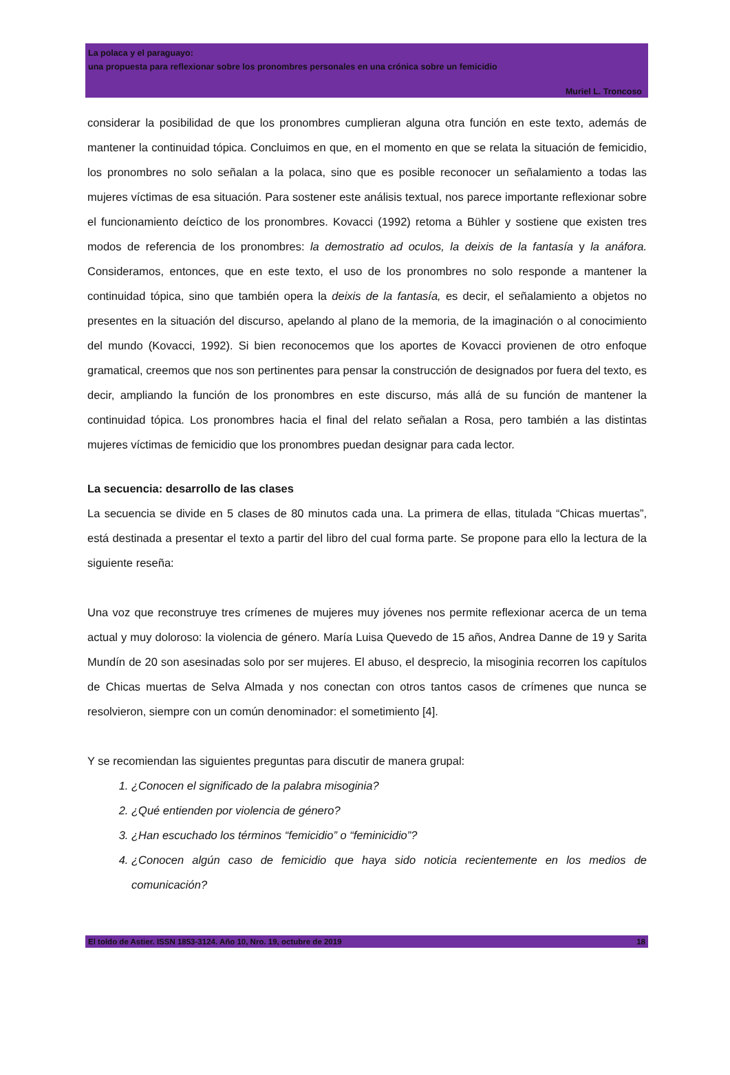La polaca y el paraguayo:
una propuesta para reflexionar sobre los pronombres personales en una crónica sobre un femicidio
Muriel L. Troncoso
considerar la posibilidad de que los pronombres cumplieran alguna otra función en este texto, además de mantener la continuidad tópica. Concluimos en que, en el momento en que se relata la situación de femicidio, los pronombres no solo señalan a la polaca, sino que es posible reconocer un señalamiento a todas las mujeres víctimas de esa situación. Para sostener este análisis textual, nos parece importante reflexionar sobre el funcionamiento deíctico de los pronombres. Kovacci (1992) retoma a Bühler y sostiene que existen tres modos de referencia de los pronombres: la demostratio ad oculos, la deixis de la fantasía y la anáfora. Consideramos, entonces, que en este texto, el uso de los pronombres no solo responde a mantener la continuidad tópica, sino que también opera la deixis de la fantasía, es decir, el señalamiento a objetos no presentes en la situación del discurso, apelando al plano de la memoria, de la imaginación o al conocimiento del mundo (Kovacci, 1992). Si bien reconocemos que los aportes de Kovacci provienen de otro enfoque gramatical, creemos que nos son pertinentes para pensar la construcción de designados por fuera del texto, es decir, ampliando la función de los pronombres en este discurso, más allá de su función de mantener la continuidad tópica. Los pronombres hacia el final del relato señalan a Rosa, pero también a las distintas mujeres víctimas de femicidio que los pronombres puedan designar para cada lector.
La secuencia: desarrollo de las clases
La secuencia se divide en 5 clases de 80 minutos cada una. La primera de ellas, titulada “Chicas muertas”, está destinada a presentar el texto a partir del libro del cual forma parte. Se propone para ello la lectura de la siguiente reseña:
Una voz que reconstruye tres crímenes de mujeres muy jóvenes nos permite reflexionar acerca de un tema actual y muy doloroso: la violencia de género. María Luisa Quevedo de 15 años, Andrea Danne de 19 y Sarita Mundín de 20 son asesinadas solo por ser mujeres. El abuso, el desprecio, la misoginia recorren los capítulos de Chicas muertas de Selva Almada y nos conectan con otros tantos casos de crímenes que nunca se resolvieron, siempre con un común denominador: el sometimiento [4].
Y se recomiendan las siguientes preguntas para discutir de manera grupal:
1. ¿Conocen el significado de la palabra misoginia?
2. ¿Qué entienden por violencia de género?
3. ¿Han escuchado los términos “femicidio” o “feminicidio”?
4. ¿Conocen algún caso de femicidio que haya sido noticia recientemente en los medios de comunicación?
El toldo de Astier. ISSN 1853-3124. Año 10, Nro. 19, octubre de 2019 18